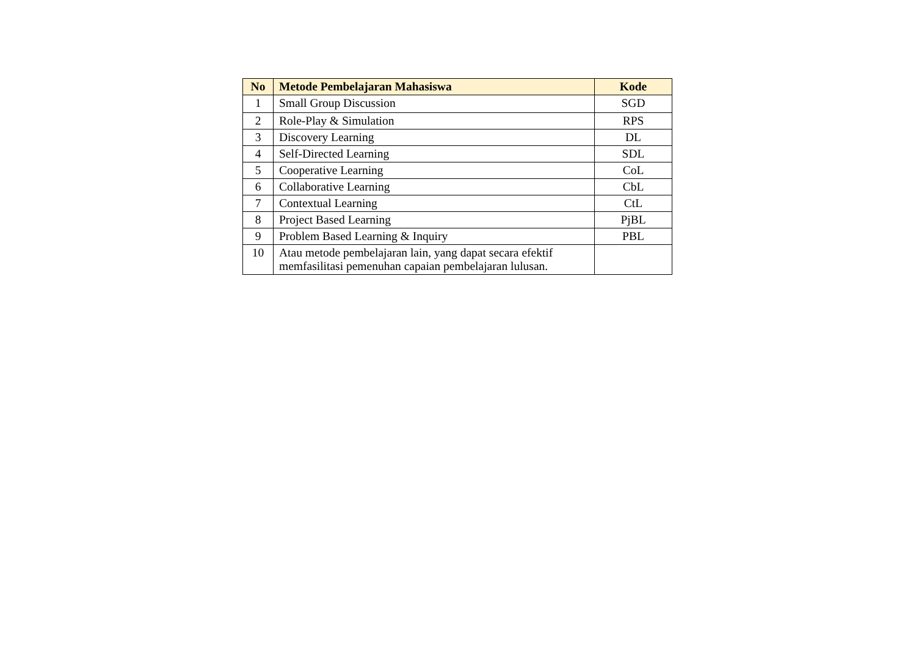| No | Metode Pembelajaran Mahasiswa | Kode |
| --- | --- | --- |
| 1 | Small Group Discussion | SGD |
| 2 | Role-Play & Simulation | RPS |
| 3 | Discovery Learning | DL |
| 4 | Self-Directed Learning | SDL |
| 5 | Cooperative Learning | CoL |
| 6 | Collaborative Learning | CbL |
| 7 | Contextual Learning | CtL |
| 8 | Project Based Learning | PjBL |
| 9 | Problem Based Learning & Inquiry | PBL |
| 10 | Atau metode pembelajaran lain, yang dapat secara efektif memfasilitasi pemenuhan capaian pembelajaran lulusan. | |